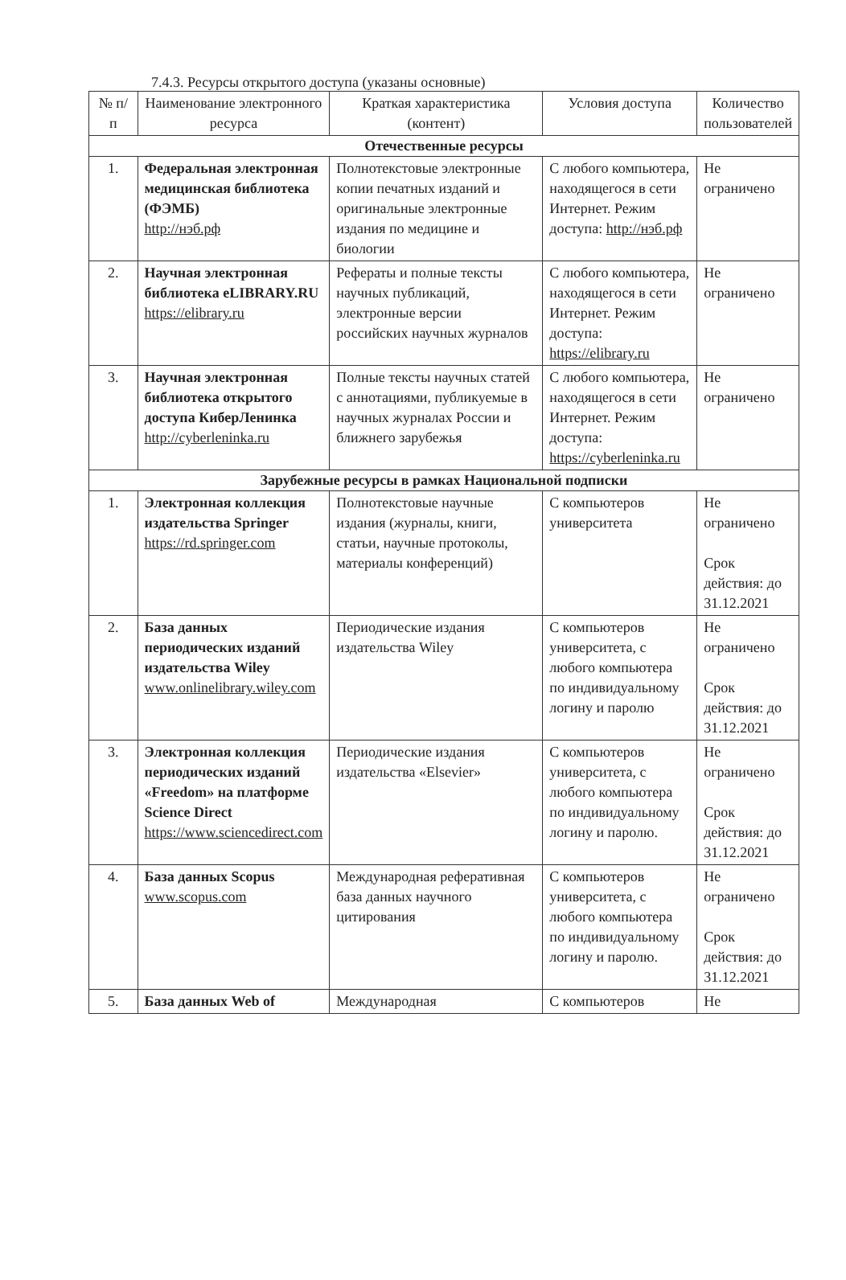7.4.3. Ресурсы открытого доступа (указаны основные)
| № п/п | Наименование электронного ресурса | Краткая характеристика (контент) | Условия доступа | Количество пользователей |
| --- | --- | --- | --- | --- |
| Отечественные ресурсы | | | | |
| 1. | Федеральная электронная медицинская библиотека (ФЭМБ) http://нэб.рф | Полнотекстовые электронные копии печатных изданий и оригинальные электронные издания по медицине и биологии | С любого компьютера, находящегося в сети Интернет. Режим доступа: http://нэб.рф | Не ограничено |
| 2. | Научная электронная библиотека eLIBRARY.RU https://elibrary.ru | Рефераты и полные тексты научных публикаций, электронные версии российских научных журналов | С любого компьютера, находящегося в сети Интернет. Режим доступа: https://elibrary.ru | Не ограничено |
| 3. | Научная электронная библиотека открытого доступа КиберЛенинка http://cyberleninka.ru | Полные тексты научных статей с аннотациями, публикуемые в научных журналах России и ближнего зарубежья | С любого компьютера, находящегося в сети Интернет. Режим доступа: https://cyberleninka.ru | Не ограничено |
| Зарубежные ресурсы в рамках Национальной подписки | | | | |
| 1. | Электронная коллекция издательства Springer https://rd.springer.com | Полнотекстовые научные издания (журналы, книги, статьи, научные протоколы, материалы конференций) | С компьютеров университета | Не ограничено Срок действия: до 31.12.2021 |
| 2. | База данных периодических изданий издательства Wiley www.onlinelibrary.wiley.com | Периодические издания издательства Wiley | С компьютеров университета, с любого компьютера по индивидуальному логину и паролю | Не ограничено Срок действия: до 31.12.2021 |
| 3. | Электронная коллекция периодических изданий «Freedom» на платформе Science Direct https://www.sciencedirect.com | Периодические издания издательства «Elsevier» | С компьютеров университета, с любого компьютера по индивидуальному логину и паролю. | Не ограничено Срок действия: до 31.12.2021 |
| 4. | База данных Scopus www.scopus.com | Международная реферативная база данных научного цитирования | С компьютеров университета, с любого компьютера по индивидуальному логину и паролю. | Не ограничено Срок действия: до 31.12.2021 |
| 5. | База данных Web of | Международная | С компьютеров | Не |